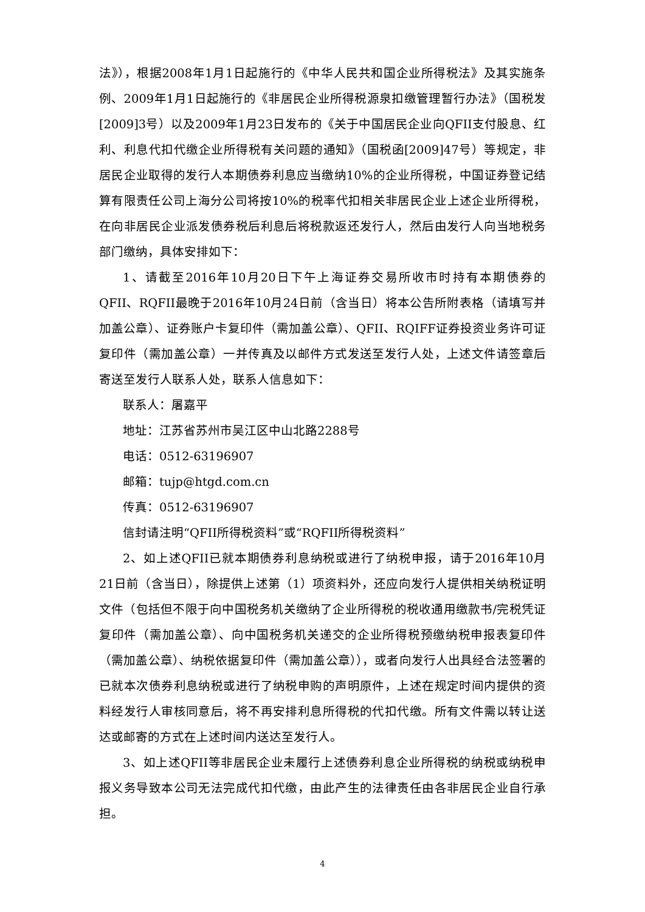法》），根据2008年1月1日起施行的《中华人民共和国企业所得税法》及其实施条例、2009年1月1日起施行的《非居民企业所得税源泉扣缴管理暂行办法》（国税发[2009]3号）以及2009年1月23日发布的《关于中国居民企业向QFII支付股息、红利、利息代扣代缴企业所得税有关问题的通知》（国税函[2009]47号）等规定，非居民企业取得的发行人本期债券利息应当缴纳10%的企业所得税，中国证券登记结算有限责任公司上海分公司将按10%的税率代扣相关非居民企业上述企业所得税，在向非居民企业派发债券税后利息后将税款返还发行人，然后由发行人向当地税务部门缴纳，具体安排如下：
1、请截至2016年10月20日下午上海证券交易所收市时持有本期债券的QFII、RQFII最晚于2016年10月24日前（含当日）将本公告所附表格（请填写并加盖公章）、证券账户卡复印件（需加盖公章）、QFII、RQIFF证券投资业务许可证复印件（需加盖公章）一并传真及以邮件方式发送至发行人处，上述文件请签章后寄送至发行人联系人处，联系人信息如下：
联系人：屠嘉平
地址：江苏省苏州市吴江区中山北路2288号
电话：0512-63196907
邮箱：tujp@htgd.com.cn
传真：0512-63196907
信封请注明“QFII所得税资料”或“RQFII所得税资料”
2、如上述QFII已就本期债券利息纳税或进行了纳税申报，请于2016年10月21日前（含当日），除提供上述第（1）项资料外，还应向发行人提供相关纳税证明文件（包括但不限于向中国税务机关缴纳了企业所得税的税收通用缴款书/完税凭证复印件（需加盖公章）、向中国税务机关递交的企业所得税预缴纳税申报表复印件（需加盖公章）、纳税依据复印件（需加盖公章）），或者向发行人出具经合法签署的已就本次债券利息纳税或进行了纳税申购的声明原件，上述在规定时间内提供的资料经发行人审核同意后，将不再安排利息所得税的代扣代缴。所有文件需以转让送达或邮寄的方式在上述时间内送达至发行人。
3、如上述QFII等非居民企业未履行上述债券利息企业所得税的纳税或纳税申报义务导致本公司无法完成代扣代缴，由此产生的法律责任由各非居民企业自行承担。
4